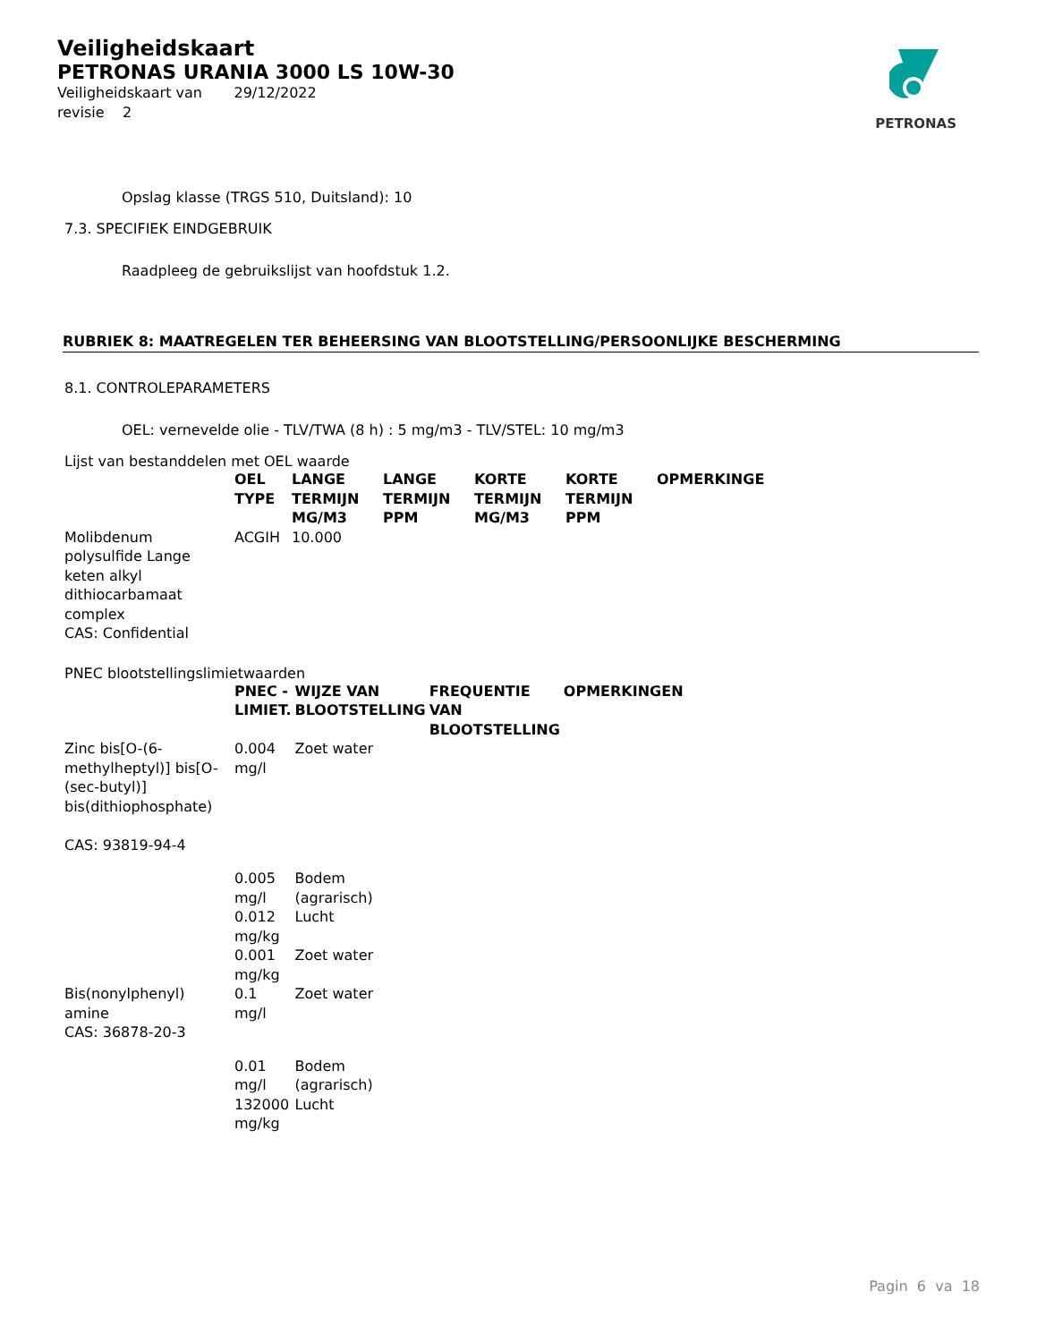Veiligheidskaart
PETRONAS URANIA 3000 LS 10W-30
Veiligheidskaart van 29/12/2022
revisie 2
PETRONAS
Opslag klasse (TRGS 510, Duitsland): 10
7.3. SPECIFIEK EINDGEBRUIK
Raadpleeg de gebruikslijst van hoofdstuk 1.2.
RUBRIEK 8: MAATREGELEN TER BEHEERSING VAN BLOOTSTELLING/PERSOONLIJKE BESCHERMING
8.1. CONTROLEPARAMETERS
OEL: vernevelde olie - TLV/TWA (8 h) : 5 mg/m3 - TLV/STEL: 10 mg/m3
Lijst van bestanddelen met OEL waarde
| | OEL TYPE | LANGE TERMIJN MG/M3 | LANGE TERMIJN PPM | KORTE TERMIJN MG/M3 | KORTE TERMIJN PPM | OPMERKINGE |
| --- | --- | --- | --- | --- | --- | --- |
| Molibdenum polysulfide Lange keten alkyl dithiocarbamaat complex CAS: Confidential | ACGIH | 10.000 | | | | |
PNEC blootstellingslimietwaarden
| | PNEC - LIMIET. | WIJZE VAN BLOOTSTELLING | FREQUENTIE VAN BLOOTSTELLING | OPMERKINGEN |
| --- | --- | --- | --- | --- |
| Zinc bis[O-(6-methylheptyl)] bis[O-(sec-butyl)] bis(dithiophosphate) CAS: 93819-94-4 | 0.004 mg/l | Zoet water | | |
| | 0.005 mg/l | Bodem (agrarisch) | | |
| | 0.012 mg/kg | Lucht | | |
| | 0.001 mg/kg | Zoet water | | |
| Bis(nonylphenyl) amine CAS: 36878-20-3 | 0.1 mg/l | Zoet water | | |
| | 0.01 mg/l | Bodem (agrarisch) | | |
| | 132000 mg/kg | Lucht | | |
Pagin 6 va 18